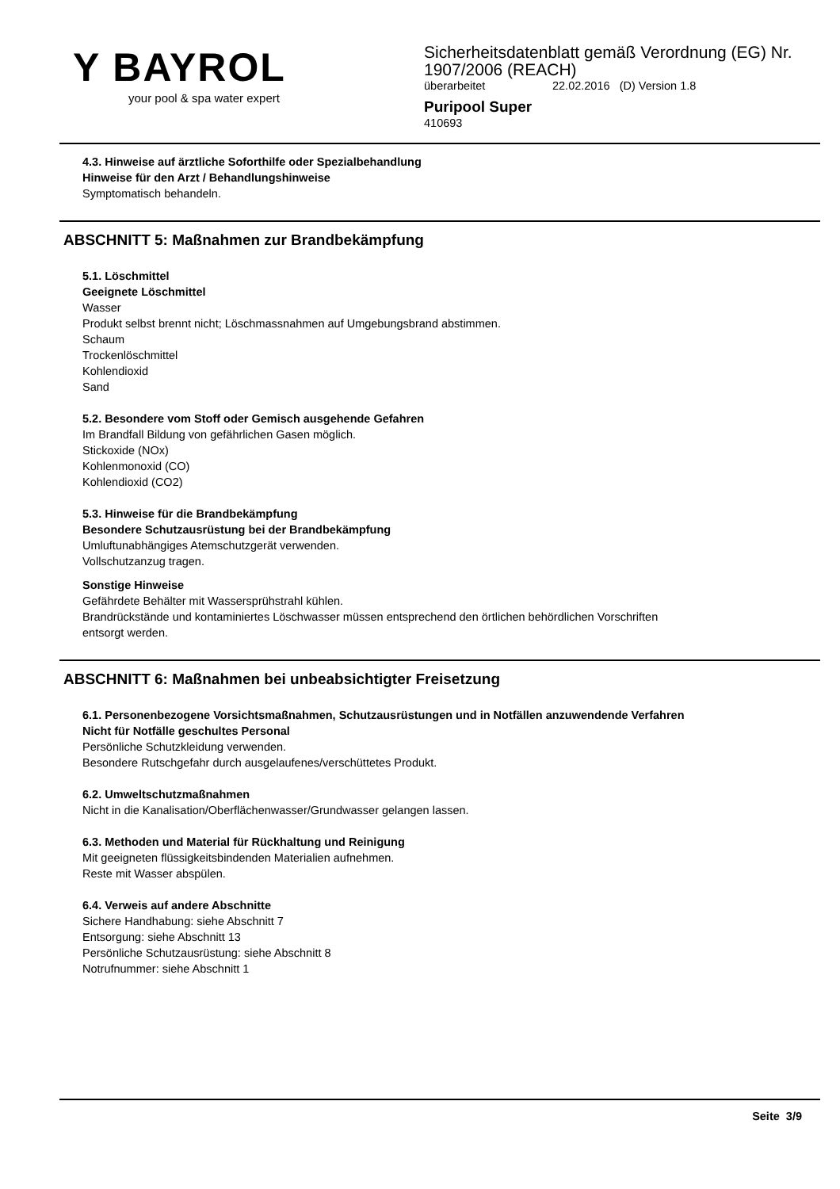Y BAYROL
your pool & spa water expert
Sicherheitsdatenblatt gemäß Verordnung (EG) Nr.
1907/2006 (REACH)
überarbeitet 22.02.2016 (D) Version 1.8
Puripool Super
410693
4.3. Hinweise auf ärztliche Soforthilfe oder Spezialbehandlung
Hinweise für den Arzt / Behandlungshinweise
Symptomatisch behandeln.
ABSCHNITT 5: Maßnahmen zur Brandbekämpfung
5.1. Löschmittel
Geeignete Löschmittel
Wasser
Produkt selbst brennt nicht; Löschmassnahmen auf Umgebungsbrand abstimmen.
Schaum
Trockenlöschmittel
Kohlendioxid
Sand
5.2. Besondere vom Stoff oder Gemisch ausgehende Gefahren
Im Brandfall Bildung von gefährlichen Gasen möglich.
Stickoxide (NOx)
Kohlenmonoxid (CO)
Kohlendioxid (CO2)
5.3. Hinweise für die Brandbekämpfung
Besondere Schutzausrüstung bei der Brandbekämpfung
Umluftunabhängiges Atemschutzgerät verwenden.
Vollschutzanzug tragen.
Sonstige Hinweise
Gefährdete Behälter mit Wassersprühstrahl kühlen.
Brandrückstände und kontaminiertes Löschwasser müssen entsprechend den örtlichen behördlichen Vorschriften
entsorgt werden.
ABSCHNITT 6: Maßnahmen bei unbeabsichtigter Freisetzung
6.1. Personenbezogene Vorsichtsmaßnahmen, Schutzausrüstungen und in Notfällen anzuwendende Verfahren
Nicht für Notfälle geschultes Personal
Persönliche Schutzkleidung verwenden.
Besondere Rutschgefahr durch ausgelaufenes/verschüttetes Produkt.
6.2. Umweltschutzmaßnahmen
Nicht in die Kanalisation/Oberflächenwasser/Grundwasser gelangen lassen.
6.3. Methoden und Material für Rückhaltung und Reinigung
Mit geeigneten flüssigkeitsbindenden Materialien aufnehmen.
Reste mit Wasser abspülen.
6.4. Verweis auf andere Abschnitte
Sichere Handhabung: siehe Abschnitt 7
Entsorgung: siehe Abschnitt 13
Persönliche Schutzausrüstung: siehe Abschnitt 8
Notrufnummer: siehe Abschnitt 1
Seite 3/9